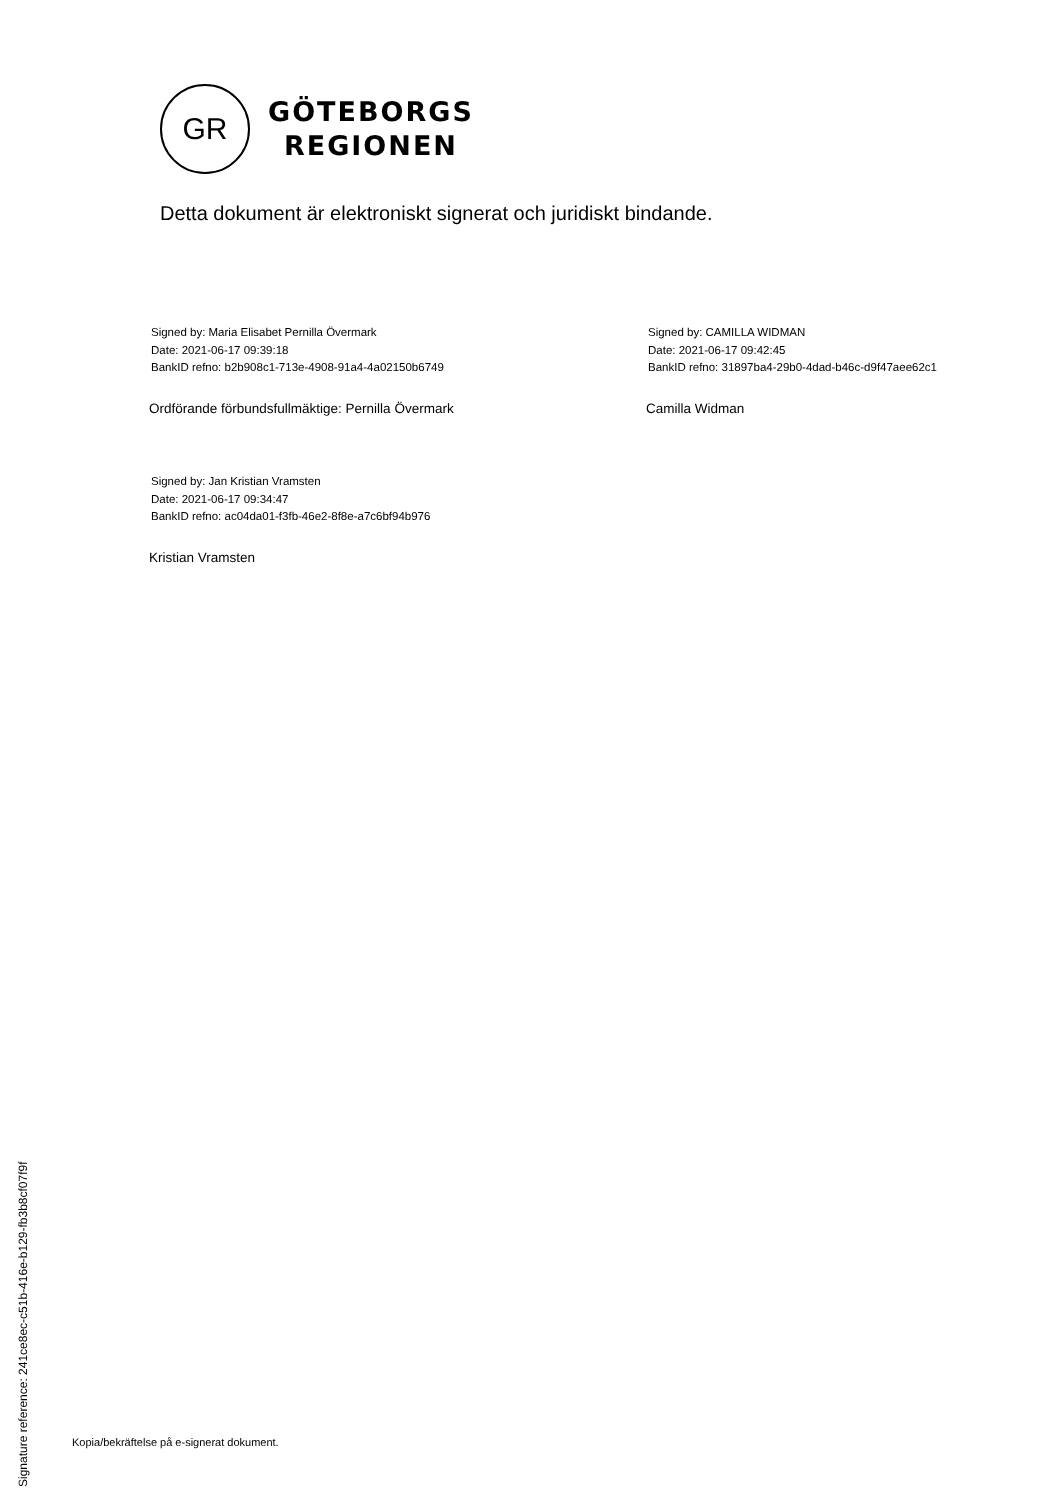GR
GÖTEBORGS
REGIONEN
Detta dokument är elektroniskt signerat och juridiskt bindande.
Signed by: Maria Elisabet Pernilla Övermark
Date: 2021-06-17 09:39:18
BankID refno: b2b908c1-713e-4908-91a4-4a02150b6749
Ordförande förbundsfullmäktige: Pernilla Övermark
Signed by: CAMILLA WIDMAN
Date: 2021-06-17 09:42:45
BankID refno: 31897ba4-29b0-4dad-b46c-d9f47aee62c1
Camilla Widman
Signed by: Jan Kristian Vramsten
Date: 2021-06-17 09:34:47
BankID refno: ac04da01-f3fb-46e2-8f8e-a7c6bf94b976
Kristian Vramsten
Signature reference: 241ce8ec-c51b-416e-b129-fb3b8cf07f9f
Kopia/bekräftelse på e-signerat dokument.